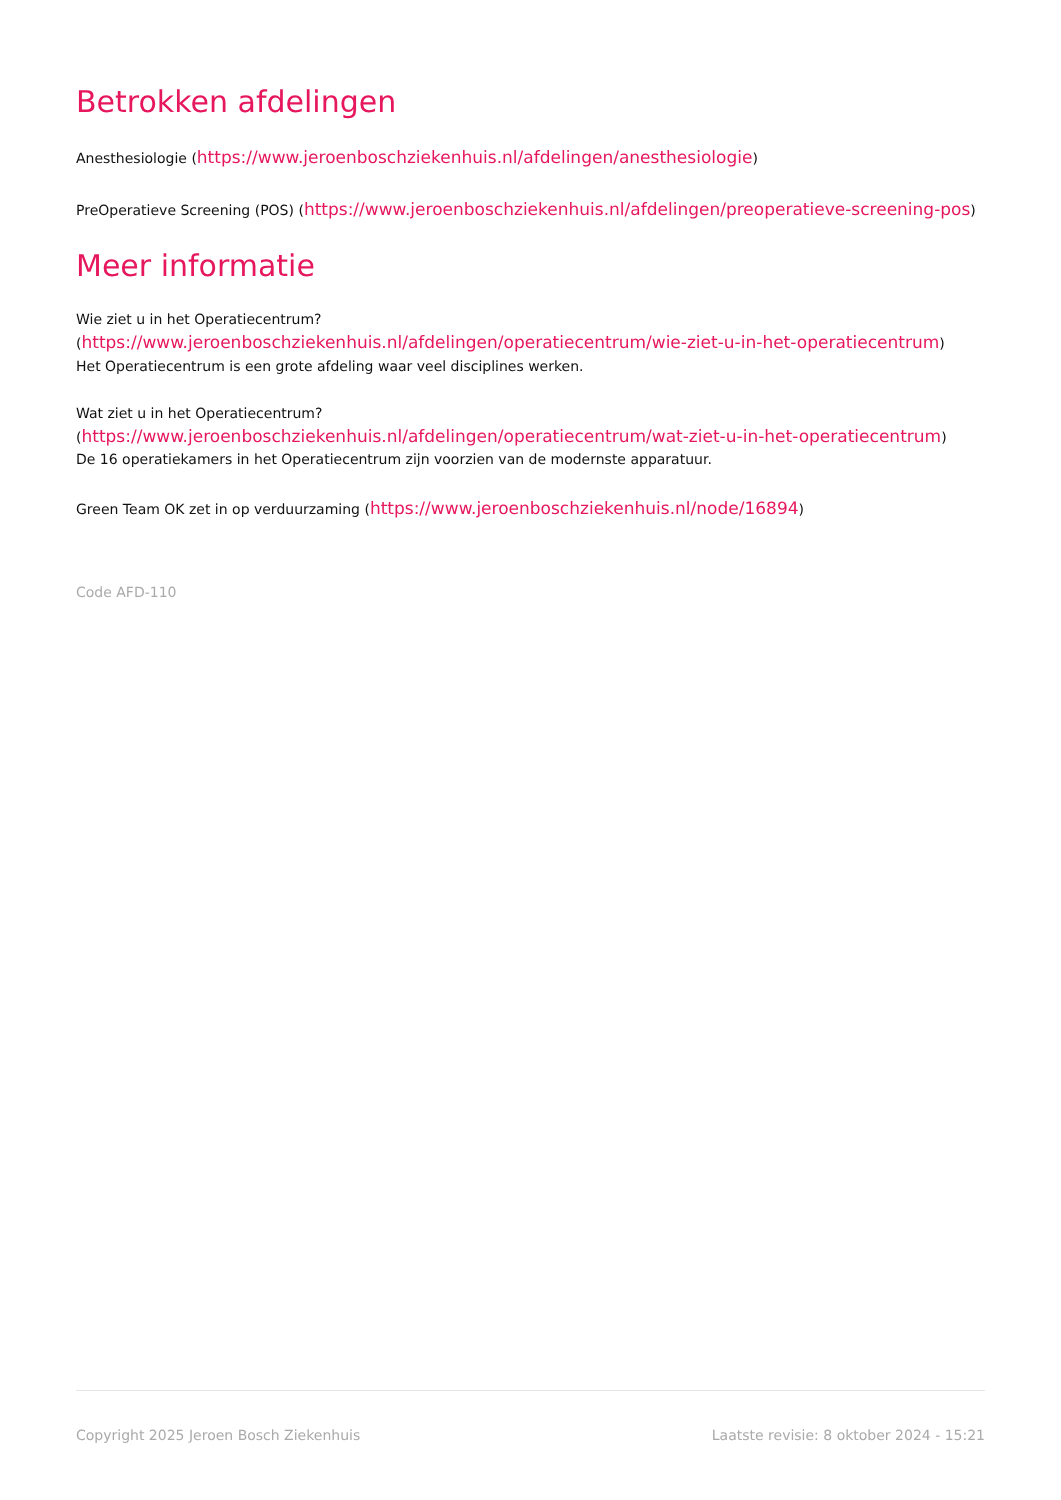Betrokken afdelingen
Anesthesiologie (https://www.jeroenboschziekenhuis.nl/afdelingen/anesthesiologie)
PreOperatieve Screening (POS) (https://www.jeroenboschziekenhuis.nl/afdelingen/preoperatieve-screening-pos)
Meer informatie
Wie ziet u in het Operatiecentrum?
(https://www.jeroenboschziekenhuis.nl/afdelingen/operatiecentrum/wie-ziet-u-in-het-operatiecentrum)
Het Operatiecentrum is een grote afdeling waar veel disciplines werken.
Wat ziet u in het Operatiecentrum?
(https://www.jeroenboschziekenhuis.nl/afdelingen/operatiecentrum/wat-ziet-u-in-het-operatiecentrum)
De 16 operatiekamers in het Operatiecentrum zijn voorzien van de modernste apparatuur.
Green Team OK zet in op verduurzaming (https://www.jeroenboschziekenhuis.nl/node/16894)
Code AFD-110
Copyright 2025 Jeroen Bosch Ziekenhuis Laatste revisie: 8 oktober 2024 - 15:21